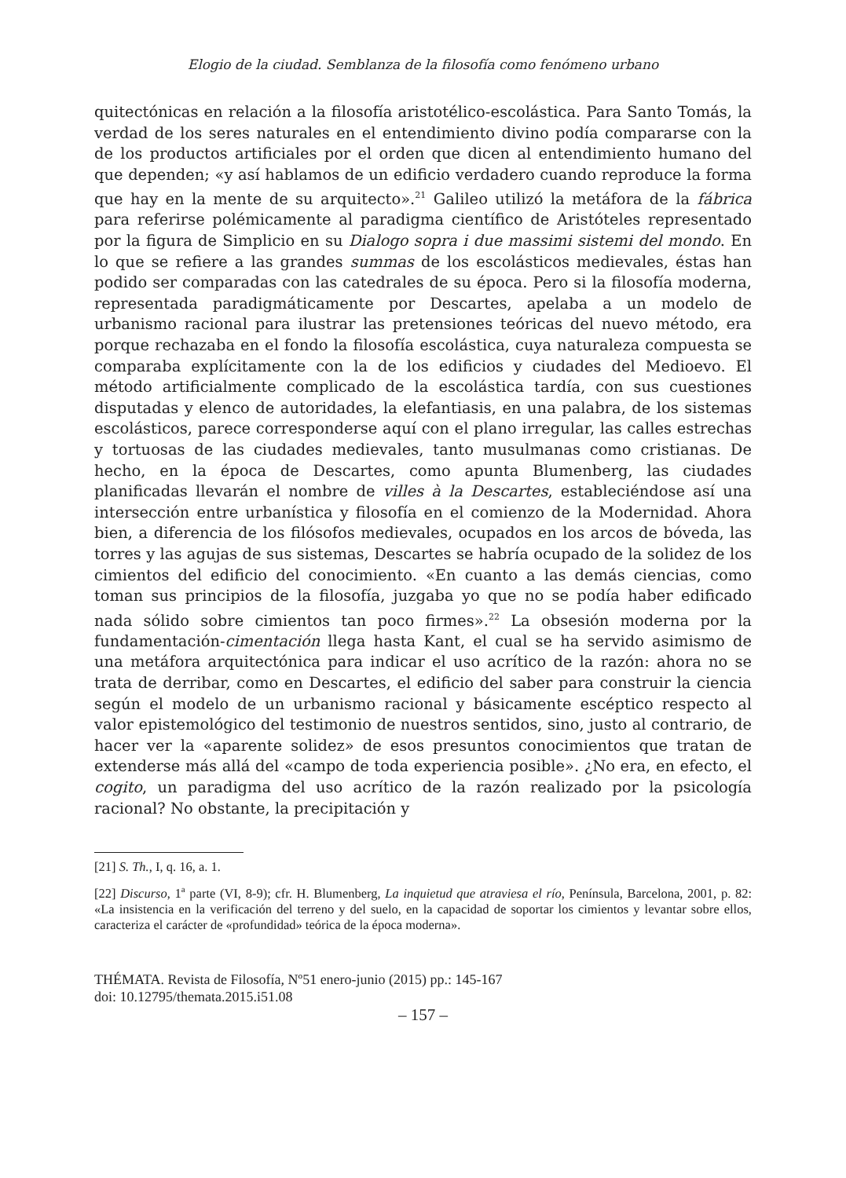Elogio de la ciudad. Semblanza de la filosofía como fenómeno urbano
quitectónicas en relación a la filosofía aristotélico-escolástica. Para Santo Tomás, la verdad de los seres naturales en el entendimiento divino podía compararse con la de los productos artificiales por el orden que dicen al entendimiento humano del que dependen; «y así hablamos de un edificio verdadero cuando reproduce la forma que hay en la mente de su arquitecto».<sup>21</sup> Galileo utilizó la metáfora de la fábrica para referirse polémicamente al paradigma científico de Aristóteles representado por la figura de Simplicio en su Dialogo sopra i due massimi sistemi del mondo. En lo que se refiere a las grandes summas de los escolásticos medievales, éstas han podido ser comparadas con las catedrales de su época. Pero si la filosofía moderna, representada paradigmáticamente por Descartes, apelaba a un modelo de urbanismo racional para ilustrar las pretensiones teóricas del nuevo método, era porque rechazaba en el fondo la filosofía escolástica, cuya naturaleza compuesta se comparaba explícitamente con la de los edificios y ciudades del Medioevo. El método artificialmente complicado de la escolástica tardía, con sus cuestiones disputadas y elenco de autoridades, la elefantiasis, en una palabra, de los sistemas escolásticos, parece corresponderse aquí con el plano irregular, las calles estrechas y tortuosas de las ciudades medievales, tanto musulmanas como cristianas. De hecho, en la época de Descartes, como apunta Blumenberg, las ciudades planificadas llevarán el nombre de villes à la Descartes, estableciéndose así una intersección entre urbanística y filosofía en el comienzo de la Modernidad. Ahora bien, a diferencia de los filósofos medievales, ocupados en los arcos de bóveda, las torres y las agujas de sus sistemas, Descartes se habría ocupado de la solidez de los cimientos del edificio del conocimiento. «En cuanto a las demás ciencias, como toman sus principios de la filosofía, juzgaba yo que no se podía haber edificado nada sólido sobre cimientos tan poco firmes».<sup>22</sup> La obsesión moderna por la fundamentación-cimentación llega hasta Kant, el cual se ha servido asimismo de una metáfora arquitectónica para indicar el uso acrítico de la razón: ahora no se trata de derribar, como en Descartes, el edificio del saber para construir la ciencia según el modelo de un urbanismo racional y básicamente escéptico respecto al valor epistemológico del testimonio de nuestros sentidos, sino, justo al contrario, de hacer ver la «aparente solidez» de esos presuntos conocimientos que tratan de extenderse más allá del «campo de toda experiencia posible». ¿No era, en efecto, el cogito, un paradigma del uso acrítico de la razón realizado por la psicología racional? No obstante, la precipitación y
[21] S. Th., I, q. 16, a. 1.
[22] Discurso, 1<sup>a</sup> parte (VI, 8-9); cfr. H. Blumenberg, La inquietud que atraviesa el río, Península, Barcelona, 2001, p. 82: «La insistencia en la verificación del terreno y del suelo, en la capacidad de soportar los cimientos y levantar sobre ellos, caracteriza el carácter de «profundidad» teórica de la época moderna».
THÉMATA. Revista de Filosofía, Nº51 enero-junio (2015) pp.: 145-167
doi: 10.12795/themata.2015.i51.08
– 157 –